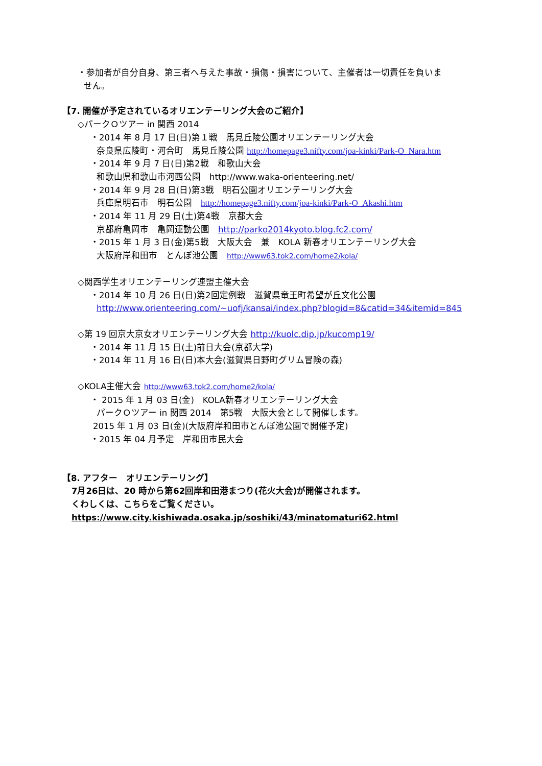・参加者が自分自身、第三者へ与えた事故・損傷・損害について、主催者は一切責任を負いま
せん。
【7. 開催が予定されているオリエンテーリング大会のご紹介】
◇パークＯツアー in 関西 2014
・2014 年 8 月 17 日(日)第１戦　馬見丘陵公園オリエンテーリング大会
奈良県広陵町・河合町　馬見丘陵公園 http://homepage3.nifty.com/joa-kinki/Park-O_Nara.htm
・2014 年 9 月 7 日(日)第2戦　和歌山大会
和歌山県和歌山市河西公園　http://www.waka-orienteering.net/
・2014 年 9 月 28 日(日)第3戦　明石公園オリエンテーリング大会
兵庫県明石市　明石公園　http://homepage3.nifty.com/joa-kinki/Park-O_Akashi.htm
・2014 年 11 月 29 日(土)第4戦　京都大会
京都府亀岡市　亀岡運動公園　http://parko2014kyoto.blog.fc2.com/
・2015 年 1 月 3 日(金)第5戦　大阪大会　兼　KOLA 新春オリエンテーリング大会
大阪府岸和田市　とんぼ池公園　http://www63.tok2.com/home2/kola/
◇関西学生オリエンテーリング連盟主催大会
・2014 年 10 月 26 日(日)第2回定例戦　滋賀県竜王町希望が丘文化公園
http://www.orienteering.com/~uofj/kansai/index.php?blogid=8&catid=34&itemid=845
◇第 19 回京大京女オリエンテーリング大会 http://kuolc.dip.jp/kucomp19/
・2014 年 11 月 15 日(土)前日大会(京都大学)
・2014 年 11 月 16 日(日)本大会(滋賀県日野町グリム冒険の森)
◇KOLA主催大会 http://www63.tok2.com/home2/kola/
・ 2015 年 1 月 03 日(金)　KOLA新春オリエンテーリング大会
パークＯツアー in 関西 2014　第5戦　大阪大会として開催します。
2015 年 1 月 03 日(金)(大阪府岸和田市とんぼ池公園で開催予定)
・2015 年 04 月予定　岸和田市民大会
【8. アフター　オリエンテーリング】
7月26日は、20 時から第62回岸和田港まつり(花火大会)が開催されます。
くわしくは、こちらをご覧ください。
https://www.city.kishiwada.osaka.jp/soshiki/43/minatomaturi62.html